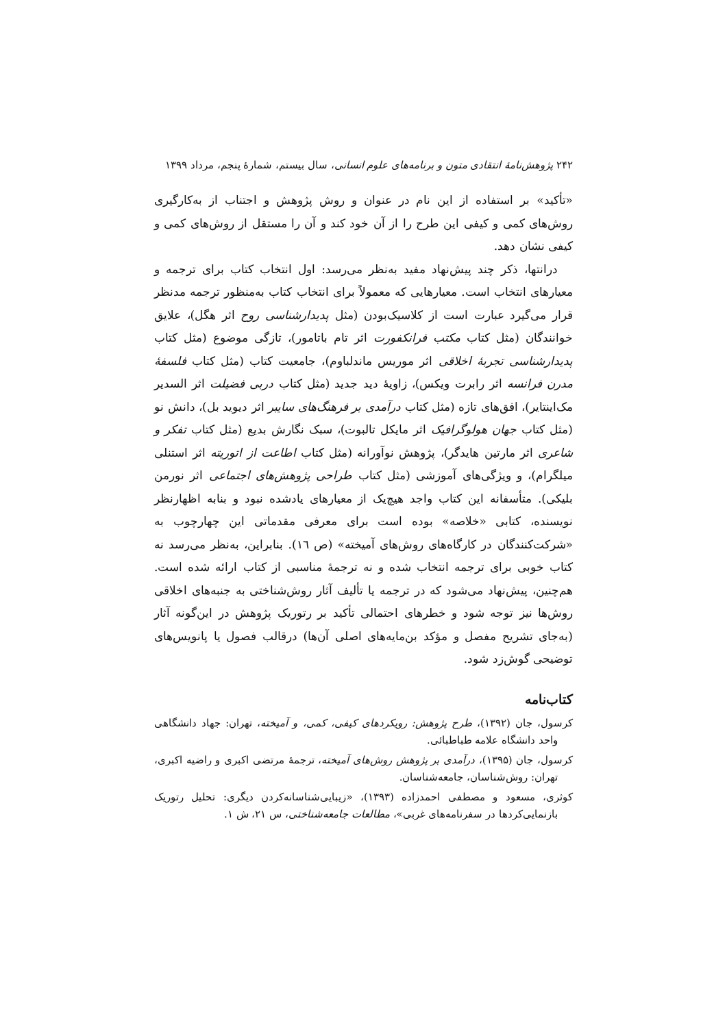۲۴۲ پژوهش‌نامهٔ انتقادی متون و برنامه‌های علوم انسانی، سال بیستم، شمارهٔ پنجم، مرداد ۱۳۹۹
«تأکید» بر استفاده از این نام در عنوان و روش پژوهش و اجتناب از به‌کارگیری روش‌های کمی و کیفی این طرح را از آن خود کند و آن را مستقل از روش‌های کمی و کیفی نشان دهد.
درانتها، ذکر چند پیش‌نهاد مفید به‌نظر می‌رسد: اول انتخاب کتاب برای ترجمه و معیارهای انتخاب است. معیارهایی که معمولاً برای انتخاب کتاب به‌منظور ترجمه مدنظر قرار می‌گیرد عبارت است از کلاسیک‌بودن (مثل پدیدارشناسی روح اثر هگل)، علایق خوانندگان (مثل کتاب مکتب فرانکفورت اثر تام باتامور)، تازگی موضوع (مثل کتاب پدیدارشناسی تجربهٔ اخلاقی اثر موریس ماندلباوم)، جامعیت کتاب (مثل کتاب فلسفهٔ مدرن فرانسه اثر رابرت ویکس)، زاویهٔ دید جدید (مثل کتاب دربی فضیلت اثر السدیر مک‌اینتایر)، افق‌های تازه (مثل کتاب درآمدی بر فرهنگ‌های سایبر اثر دیوید بل)، دانش نو (مثل کتاب جهان هولوگرافیک اثر مایکل تالبوت)، سبک نگارش بدیع (مثل کتاب تفکر و شاعری اثر مارتین هایدگر)، پژوهش نوآورانه (مثل کتاب اطاعت از اتوریته اثر استنلی میلگرام)، و ویژگی‌های آموزشی (مثل کتاب طراحی پژوهش‌های اجتماعی اثر نورمن بلیکی). متأسفانه این کتاب واجد هیچ‌یک از معیارهای یادشده نبود و بنابه اظهارنظر نویسنده، کتابی «خلاصه» بوده است برای معرفی مقدماتی این چهارچوب به «شرکت‌کنندگان در کارگاه‌های روش‌های آمیخته» (ص ١٦). بنابراین، به‌نظر می‌رسد نه کتاب خوبی برای ترجمه انتخاب شده و نه ترجمهٔ مناسبی از کتاب ارائه شده است. هم‌چنین، پیش‌نهاد می‌شود که در ترجمه یا تألیف آثار روش‌شناختی به جنبه‌های اخلاقی روش‌ها نیز توجه شود و خطرهای احتمالی تأکید بر رتوریک پژوهش در این‌گونه آثار (به‌جای تشریح مفصل و مؤکد بن‌مایه‌های اصلی آن‌ها) درقالب فصول یا پانویس‌های توضیحی گوش‌زد شود.
کتاب‌نامه
کرسول، جان (۱۳۹۲)، طرح پژوهش: رویکردهای کیفی، کمی، و آمیخته، تهران: جهاد دانشگاهی واحد دانشگاه علامه طباطبائی.
کرسول، جان (۱۳۹۵)، درآمدی بر پژوهش روش‌های آمیخته، ترجمهٔ مرتضی اکبری و راضیه اکبری، تهران: روش‌شناسان، جامعه‌شناسان.
کوثری، مسعود و مصطفی احمدزاده (۱۳۹۳)، «زیبایی‌شناسانه‌کردن دیگری: تحلیل رتوریک بازنمایی‌کردها در سفرنامه‌های غربی»، مطالعات جامعه‌شناختی، س ۲۱، ش ۱.